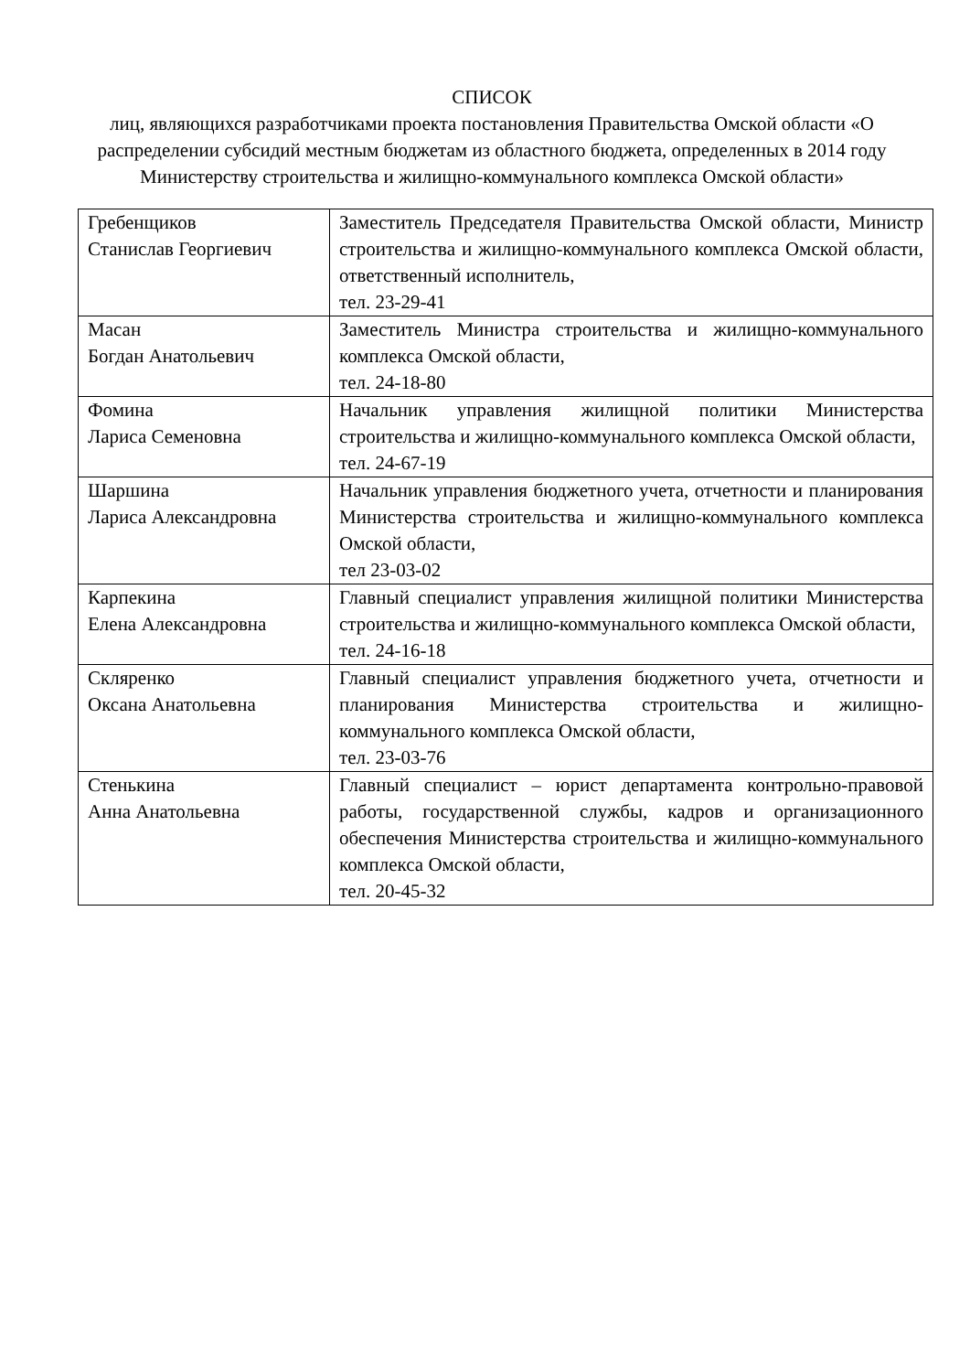СПИСОК
лиц, являющихся разработчиками проекта постановления Правительства Омской области «О распределении субсидий местным бюджетам из областного бюджета, определенных в 2014 году Министерству строительства и жилищно-коммунального комплекса Омской области»
| Гребенщиков Станислав Георгиевич | Заместитель Председателя Правительства Омской области, Министр строительства и жилищно-коммунального комплекса Омской области, ответственный исполнитель, тел. 23-29-41 |
| Масан Богдан Анатольевич | Заместитель Министра строительства и жилищно-коммунального комплекса Омской области, тел. 24-18-80 |
| Фомина Лариса Семеновна | Начальник управления жилищной политики Министерства строительства и жилищно-коммунального комплекса Омской области, тел. 24-67-19 |
| Шаршина Лариса Александровна | Начальник управления бюджетного учета, отчетности и планирования Министерства строительства и жилищно-коммунального комплекса Омской области, тел 23-03-02 |
| Карпекина Елена Александровна | Главный специалист управления жилищной политики Министерства строительства и жилищно-коммунального комплекса Омской области, тел. 24-16-18 |
| Скляренко Оксана Анатольевна | Главный специалист управления бюджетного учета, отчетности и планирования Министерства строительства и жилищно-коммунального комплекса Омской области, тел. 23-03-76 |
| Стенькина Анна Анатольевна | Главный специалист – юрист департамента контрольно-правовой работы, государственной службы, кадров и организационного обеспечения Министерства строительства и жилищно-коммунального комплекса Омской области, тел. 20-45-32 |